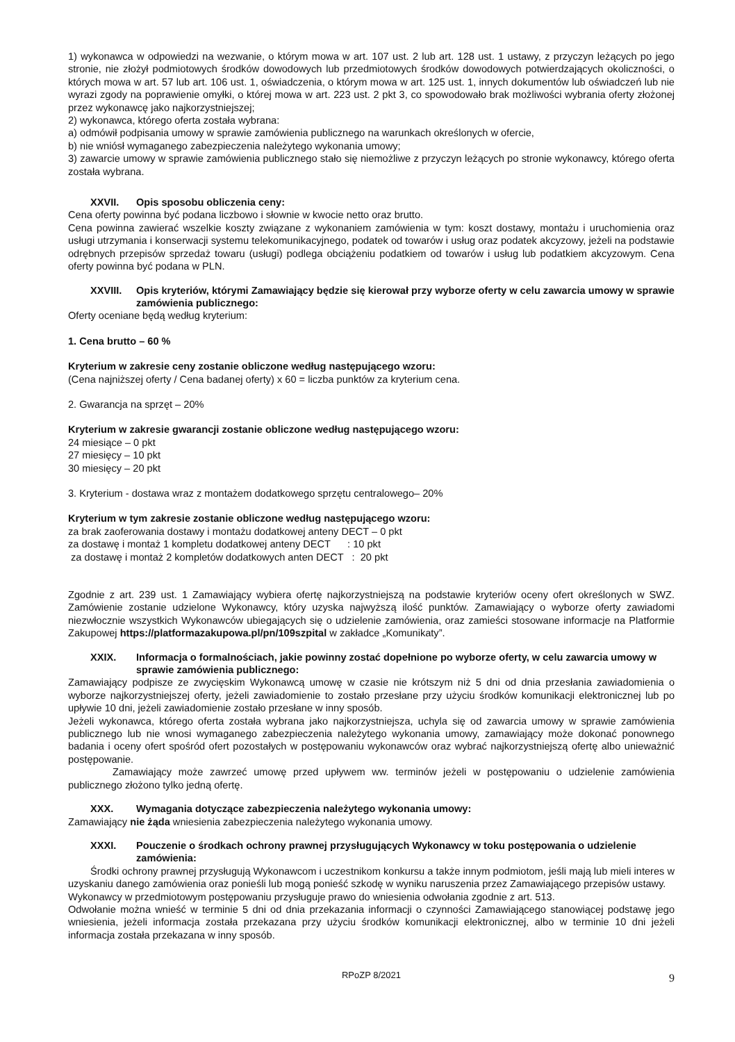1) wykonawca w odpowiedzi na wezwanie, o którym mowa w art. 107 ust. 2 lub art. 128 ust. 1 ustawy, z przyczyn leżących po jego stronie, nie złożył podmiotowych środków dowodowych lub przedmiotowych środków dowodowych potwierdzających okoliczności, o których mowa w art. 57 lub art. 106 ust. 1, oświadczenia, o którym mowa w art. 125 ust. 1, innych dokumentów lub oświadczeń lub nie wyrazi zgody na poprawienie omyłki, o której mowa w art. 223 ust. 2 pkt 3, co spowodowało brak możliwości wybrania oferty złożonej przez wykonawcę jako najkorzystniejszej;
2) wykonawca, którego oferta została wybrana:
a) odmówił podpisania umowy w sprawie zamówienia publicznego na warunkach określonych w ofercie,
b) nie wniósł wymaganego zabezpieczenia należytego wykonania umowy;
3) zawarcie umowy w sprawie zamówienia publicznego stało się niemożliwe z przyczyn leżących po stronie wykonawcy, którego oferta została wybrana.
XXVII. Opis sposobu obliczenia ceny:
Cena oferty powinna być podana liczbowo i słownie w kwocie netto oraz brutto.
Cena powinna zawierać wszelkie koszty związane z wykonaniem zamówienia w tym: koszt dostawy, montażu i uruchomienia oraz usługi utrzymania i konserwacji systemu telekomunikacyjnego, podatek od towarów i usług oraz podatek akcyzowy, jeżeli na podstawie odrębnych przepisów sprzedaż towaru (usługi) podlega obciążeniu podatkiem od towarów i usług lub podatkiem akcyzowym. Cena oferty powinna być podana w PLN.
XXVIII. Opis kryteriów, którymi Zamawiający będzie się kierował przy wyborze oferty w celu zawarcia umowy w sprawie zamówienia publicznego:
Oferty oceniane będą według kryterium:
1. Cena brutto – 60 %
Kryterium w zakresie ceny zostanie obliczone według następującego wzoru:
(Cena najniższej oferty / Cena badanej oferty) x 60 = liczba punktów za kryterium cena.
2. Gwarancja na sprzęt – 20%
Kryterium w zakresie gwarancji zostanie obliczone według następującego wzoru:
24 miesiące – 0 pkt
27 miesięcy – 10 pkt
30 miesięcy – 20 pkt
3. Kryterium - dostawa wraz z montażem dodatkowego sprzętu centralowego– 20%
Kryterium w tym zakresie zostanie obliczone według następującego wzoru:
za brak zaoferowania dostawy i montażu dodatkowej anteny DECT – 0 pkt
za dostawę i montaż 1 kompletu dodatkowej anteny DECT : 10 pkt
za dostawę i montaż 2 kompletów dodatkowych anten DECT : 20 pkt
Zgodnie z art. 239 ust. 1 Zamawiający wybiera ofertę najkorzystniejszą na podstawie kryteriów oceny ofert określonych w SWZ. Zamówienie zostanie udzielone Wykonawcy, który uzyska najwyższą ilość punktów. Zamawiający o wyborze oferty zawiadomi niezwłocznie wszystkich Wykonawców ubiegających się o udzielenie zamówienia, oraz zamieści stosowane informacje na Platformie Zakupowej https://platformazakupowa.pl/pn/109szpital w zakładce „Komunikaty”.
XXIX. Informacja o formalnościach, jakie powinny zostać dopełnione po wyborze oferty, w celu zawarcia umowy w sprawie zamówienia publicznego:
Zamawiający podpisze ze zwycięskim Wykonawcą umowę w czasie nie krótszym niż 5 dni od dnia przesłania zawiadomienia o wyborze najkorzystniejszej oferty, jeżeli zawiadomienie to zostało przesłane przy użyciu środków komunikacji elektronicznej lub po upływie 10 dni, jeżeli zawiadomienie zostało przesłane w inny sposób.
Jeżeli wykonawca, którego oferta została wybrana jako najkorzystniejsza, uchyla się od zawarcia umowy w sprawie zamówienia publicznego lub nie wnosi wymaganego zabezpieczenia należytego wykonania umowy, zamawiający może dokonać ponownego badania i oceny ofert spośród ofert pozostałych w postępowaniu wykonawców oraz wybrać najkorzystniejszą ofertę albo unieważnić postępowanie.
Zamawiający może zawrzeć umowę przed upływem ww. terminów jeżeli w postępowaniu o udzielenie zamówienia publicznego złożono tylko jedną ofertę.
XXX. Wymagania dotyczące zabezpieczenia należytego wykonania umowy:
Zamawiający nie żąda wniesienia zabezpieczenia należytego wykonania umowy.
XXXI. Pouczenie o środkach ochrony prawnej przysługujących Wykonawcy w toku postępowania o udzielenie zamówienia:
Środki ochrony prawnej przysługują Wykonawcom i uczestnikom konkursu a także innym podmiotom, jeśli mają lub mieli interes w uzyskaniu danego zamówienia oraz ponieśli lub mogą ponieść szkodę w wyniku naruszenia przez Zamawiającego przepisów ustawy.
Wykonawcy w przedmiotowym postępowaniu przysługuje prawo do wniesienia odwołania zgodnie z art. 513.
Odwołanie można wnieść w terminie 5 dni od dnia przekazania informacji o czynności Zamawiającego stanowiącej podstawę jego wniesienia, jeżeli informacja została przekazana przy użyciu środków komunikacji elektronicznej, albo w terminie 10 dni jeżeli informacja została przekazana w inny sposób.
RPoZP 8/2021 9